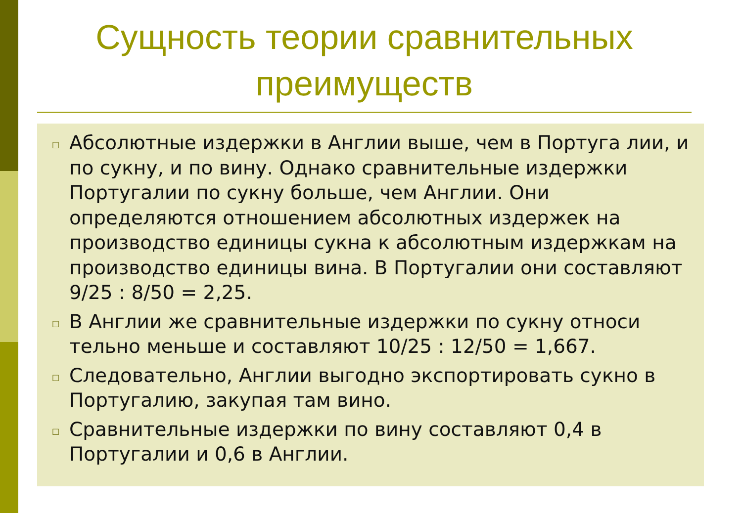Сущность теории сравнительных преимуществ
□ Абсолютные издержки в Англии выше, чем в Португа лии, и по сукну, и по вину. Однако сравнительные издержки Португалии по сукну больше, чем Англии. Они определяются отношением абсолютных издержек на производство единицы сукна к абсолютным издержкам на производство единицы вина. В Португалии они составляют 9/25 : 8/50 = 2,25.
□ В Англии же сравнительные издержки по сукну относи тельно меньше и составляют 10/25 : 12/50 = 1,667.
□ Следовательно, Англии выгодно экспортировать сукно в Португалию, закупая там вино.
□ Сравнительные издержки по вину составляют 0,4 в Португалии и 0,6 в Англии.